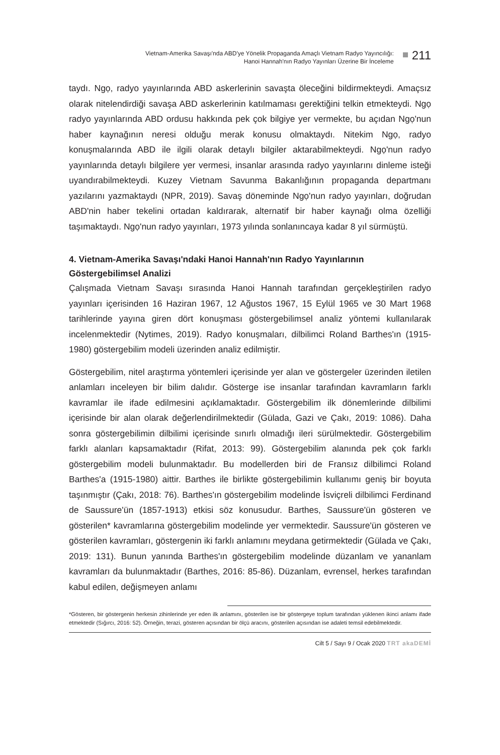Vietnam-Amerika Savaşı'nda ABD'ye Yönelik Propaganda Amaçlı Vietnam Radyo Yayıncılığı:
Hanoi Hannah'nın Radyo Yayınları Üzerine Bir İnceleme
211
taydı. Ngọ, radyo yayınlarında ABD askerlerinin savaşta öleceğini bildirmekteydi. Amaçsız olarak nitelendirdiği savaşa ABD askerlerinin katılmaması gerektiğini telkin etmekteydi. Ngọ radyo yayınlarında ABD ordusu hakkında pek çok bilgiye yer vermekte, bu açıdan Ngọ'nun haber kaynağının neresi olduğu merak konusu olmaktaydı. Nitekim Ngọ, radyo konuşmalarında ABD ile ilgili olarak detaylı bilgiler aktarabilmekteydi. Ngọ'nun radyo yayınlarında detaylı bilgilere yer vermesi, insanlar arasında radyo yayınlarını dinleme isteği uyandırabilmekteydi. Kuzey Vietnam Savunma Bakanlığının propaganda departmanı yazılarını yazmaktaydı (NPR, 2019). Savaş döneminde Ngọ'nun radyo yayınları, doğrudan ABD'nin haber tekelini ortadan kaldırarak, alternatif bir haber kaynağı olma özelliği taşımaktaydı. Ngọ'nun radyo yayınları, 1973 yılında sonlanıncaya kadar 8 yıl sürmüştü.
4. Vietnam-Amerika Savaşı'ndaki Hanoi Hannah'nın Radyo Yayınlarının Göstergebilimsel Analizi
Çalışmada Vietnam Savaşı sırasında Hanoi Hannah tarafından gerçekleştirilen radyo yayınları içerisinden 16 Haziran 1967, 12 Ağustos 1967, 15 Eylül 1965 ve 30 Mart 1968 tarihlerinde yayına giren dört konuşması göstergebilimsel analiz yöntemi kullanılarak incelenmektedir (Nytimes, 2019). Radyo konuşmaları, dilbilimci Roland Barthes'ın (1915-1980) göstergebilim modeli üzerinden analiz edilmiştir.
Göstergebilim, nitel araştırma yöntemleri içerisinde yer alan ve göstergeler üzerinden iletilen anlamları inceleyen bir bilim dalıdır. Gösterge ise insanlar tarafından kavramların farklı kavramlar ile ifade edilmesini açıklamaktadır. Göstergebilim ilk dönemlerinde dilbilimi içerisinde bir alan olarak değerlendirilmektedir (Gülada, Gazi ve Çakı, 2019: 1086). Daha sonra göstergebilimin dilbilimi içerisinde sınırlı olmadığı ileri sürülmektedir. Göstergebilim farklı alanları kapsamaktadır (Rifat, 2013: 99). Göstergebilim alanında pek çok farklı göstergebilim modeli bulunmaktadır. Bu modellerden biri de Fransız dilbilimci Roland Barthes'a (1915-1980) aittir. Barthes ile birlikte göstergebilimin kullanımı geniş bir boyuta taşınmıştır (Çakı, 2018: 76). Barthes'ın göstergebilim modelinde İsviçreli dilbilimci Ferdinand de Saussure'ün (1857-1913) etkisi söz konusudur. Barthes, Saussure'ün gösteren ve gösterilen* kavramlarına göstergebilim modelinde yer vermektedir. Saussure'ün gösteren ve gösterilen kavramları, göstergenin iki farklı anlamını meydana getirmektedir (Gülada ve Çakı, 2019: 131). Bunun yanında Barthes'ın göstergebilim modelinde düzanlam ve yananlam kavramları da bulunmaktadır (Barthes, 2016: 85-86). Düzanlam, evrensel, herkes tarafından kabul edilen, değişmeyen anlamı
*Gösteren, bir göstergenin herkesin zihinlerinde yer eden ilk anlamını, gösterilen ise bir göstergeye toplum tarafından yüklenen ikinci anlamı ifade etmektedir (Sığırcı, 2016: 52). Örneğin, terazi, gösteren açısından bir ölçü aracını, gösterilen açısından ise adaleti temsil edebilmektedir.
Cilt 5 / Sayı 9 / Ocak 2020 TRT akaDEMİ